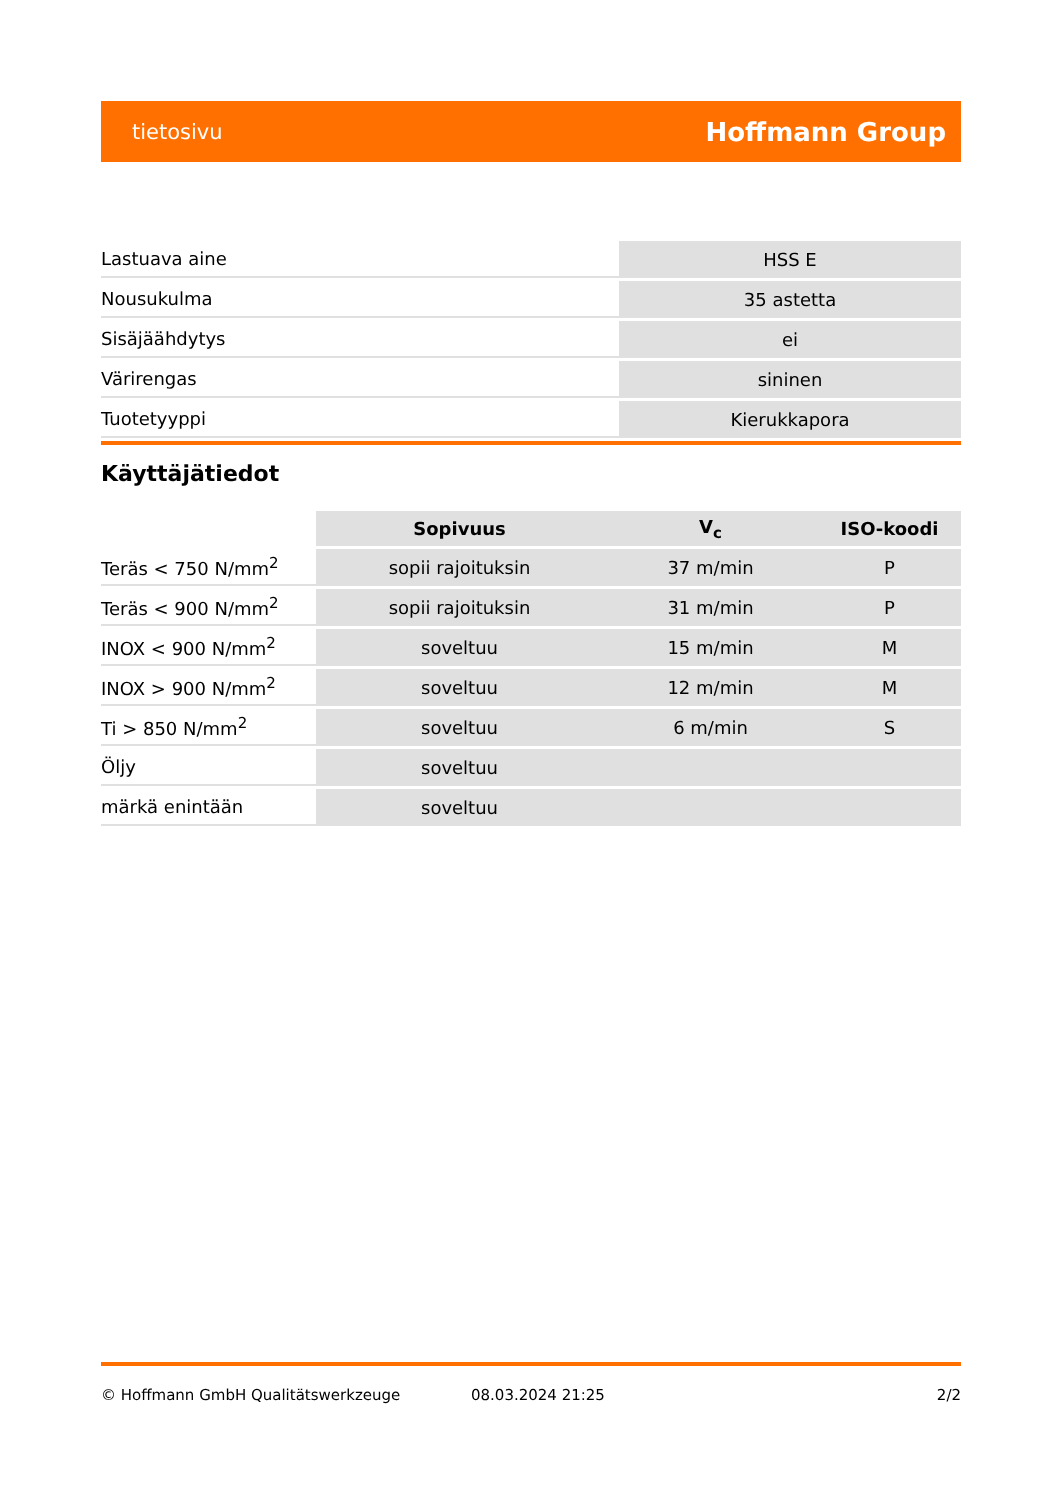tietosivu Hoffmann Group
| Lastuava aine | HSS E |
| Nousukulma | 35 astetta |
| Sisäjäähdytys | ei |
| Värirengas | sininen |
| Tuotetyyppi | Kierukkapora |
Käyttäjätiedot
| | Sopivuus | V<sub>c</sub> | ISO-koodi |
| --- | --- | --- | --- |
| Teräs < 750 N/mm<sup>2</sup> | sopii rajoituksin | 37 m/min | P |
| Teräs < 900 N/mm<sup>2</sup> | sopii rajoituksin | 31 m/min | P |
| INOX < 900 N/mm<sup>2</sup> | soveltuu | 15 m/min | M |
| INOX > 900 N/mm<sup>2</sup> | soveltuu | 12 m/min | M |
| Ti > 850 N/mm<sup>2</sup> | soveltuu | 6 m/min | S |
| Öljy | soveltuu | | |
| märkä enintään | soveltuu | | |
© Hoffmann GmbH Qualitätswerkzeuge 08.03.2024 21:25 2/2